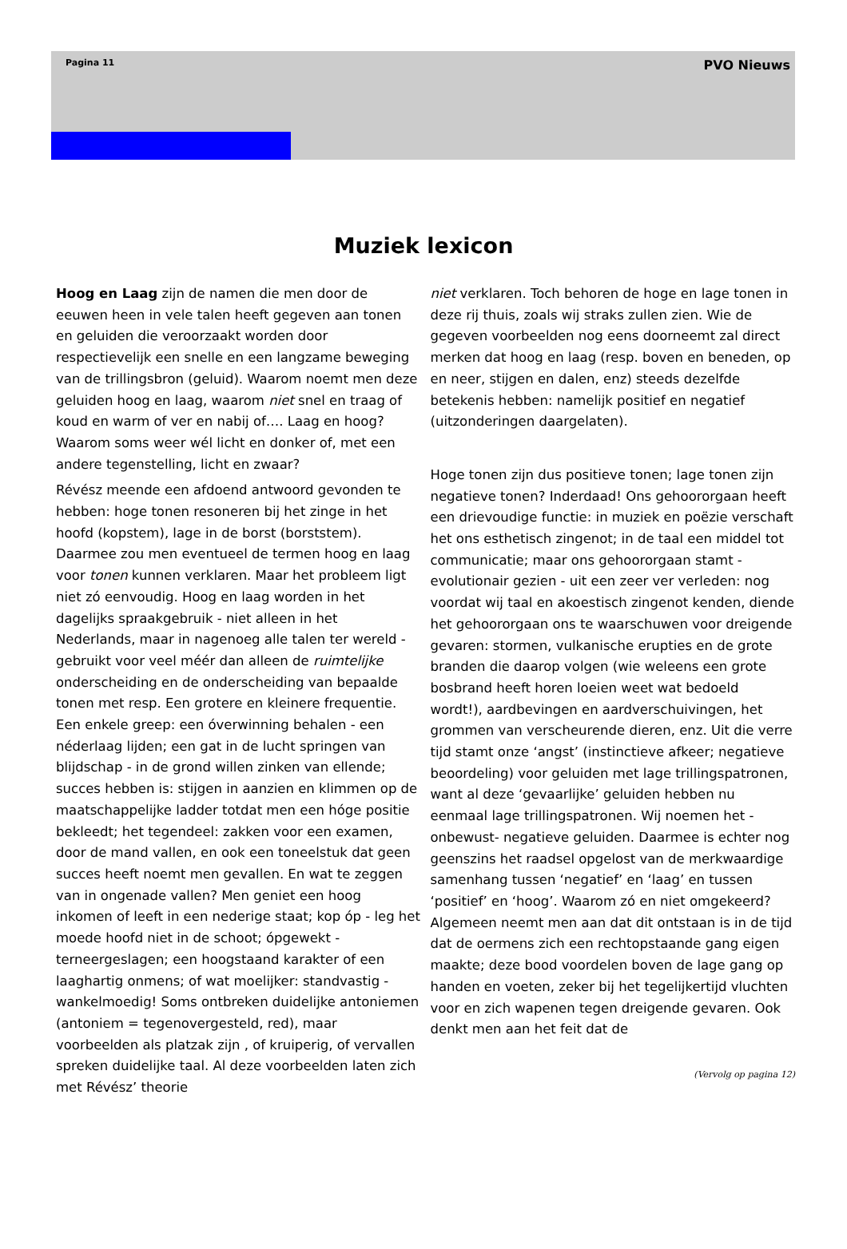Pagina 11 PVO Nieuws
Muziek lexicon
Hoog en Laag zijn de namen die men door de eeuwen heen in vele talen heeft gegeven aan tonen en geluiden die veroorzaakt worden door respectievelijk een snelle en een langzame beweging van de trillingsbron (geluid). Waarom noemt men deze geluiden hoog en laag, waarom niet snel en traag of koud en warm of ver en nabij of…. Laag en hoog? Waarom soms weer wél licht en donker of, met een andere tegenstelling, licht en zwaar?
Révész meende een afdoend antwoord gevonden te hebben: hoge tonen resoneren bij het zinge in het hoofd (kopstem), lage in de borst (borststem). Daarmee zou men eventueel de termen hoog en laag voor tonen kunnen verklaren. Maar het probleem ligt niet zó eenvoudig. Hoog en laag worden in het dagelijks spraakgebruik - niet alleen in het Nederlands, maar in nagenoeg alle talen ter wereld - gebruikt voor veel méér dan alleen de ruimtelijke onderscheiding en de onderscheiding van bepaalde tonen met resp. Een grotere en kleinere frequentie. Een enkele greep: een óverwinning behalen - een néderlaag lijden; een gat in de lucht springen van blijdschap - in de grond willen zinken van ellende; succes hebben is: stijgen in aanzien en klimmen op de maatschappelijke ladder totdat men een hóge positie bekleedt; het tegendeel: zakken voor een examen, door de mand vallen, en ook een toneelstuk dat geen succes heeft noemt men gevallen. En wat te zeggen van in ongenade vallen? Men geniet een hoog inkomen of leeft in een nederige staat; kop óp - leg het moede hoofd niet in de schoot; ópgewekt - terneergeslagen; een hoogstaand karakter of een laaghartig onmens; of wat moelijker: standvastig - wankelmoedig! Soms ontbreken duidelijke antoniemen (antoniem = tegenovergesteld, red), maar voorbeelden als platzak zijn , of kruiperig, of vervallen spreken duidelijke taal. Al deze voorbeelden laten zich met Révész’ theorie
niet verklaren. Toch behoren de hoge en lage tonen in deze rij thuis, zoals wij straks zullen zien. Wie de gegeven voorbeelden nog eens doorneemt zal direct merken dat hoog en laag (resp. boven en beneden, op en neer, stijgen en dalen, enz) steeds dezelfde betekenis hebben: namelijk positief en negatief (uitzonderingen daargelaten).
Hoge tonen zijn dus positieve tonen; lage tonen zijn negatieve tonen? Inderdaad! Ons gehoororgaan heeft een drievoudige functie: in muziek en poëzie verschaft het ons esthetisch zingenot; in de taal een middel tot communicatie; maar ons gehoororgaan stamt - evolutionair gezien - uit een zeer ver verleden: nog voordat wij taal en akoestisch zingenot kenden, diende het gehoororgaan ons te waarschuwen voor dreigende gevaren: stormen, vulkanische erupties en de grote branden die daarop volgen (wie weleens een grote bosbrand heeft horen loeien weet wat bedoeld wordt!), aardbevingen en aardverschuivingen, het grommen van verscheurende dieren, enz. Uit die verre tijd stamt onze ‘angst’ (instinctieve afkeer; negatieve beoordeling) voor geluiden met lage trillingspatronen, want al deze ‘gevaarlijke’ geluiden hebben nu eenmaal lage trillingspatronen. Wij noemen het -onbewust- negatieve geluiden. Daarmee is echter nog geenszins het raadsel opgelost van de merkwaardige samenhang tussen ‘negatief’ en ‘laag’ en tussen ‘positief’ en ‘hoog’. Waarom zó en niet omgekeerd? Algemeen neemt men aan dat dit ontstaan is in de tijd dat de oermens zich een rechtopstaande gang eigen maakte; deze bood voordelen boven de lage gang op handen en voeten, zeker bij het tegelijkertijd vluchten voor en zich wapenen tegen dreigende gevaren. Ook denkt men aan het feit dat de
(Vervolg op pagina 12)